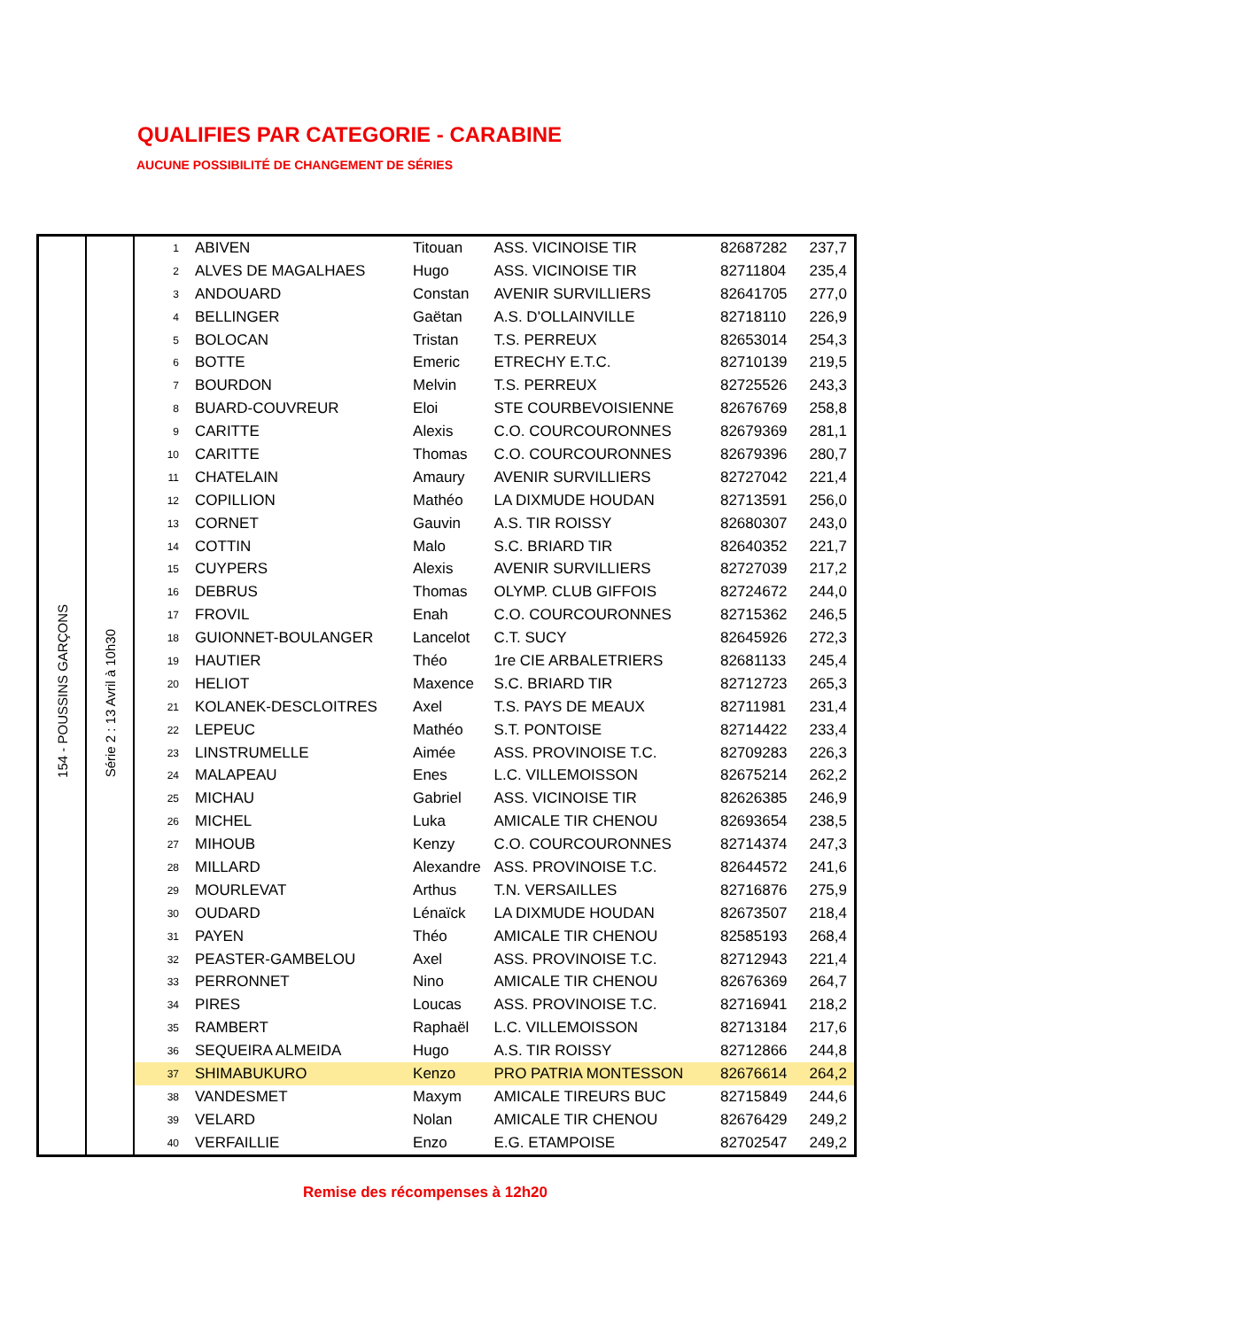QUALIFIES PAR CATEGORIE - CARABINE
AUCUNE POSSIBILITÉ DE CHANGEMENT DE SÉRIES
| 154 - POUSSINS GARÇONS | Série 2 : 13 Avril à 10h30 | 1 | ABIVEN | Titouan | ASS. VICINOISE TIR | 82687282 | 237,7 |
| | | 2 | ALVES DE MAGALHAES | Hugo | ASS. VICINOISE TIR | 82711804 | 235,4 |
| | | 3 | ANDOUARD | Constan | AVENIR SURVILLIERS | 82641705 | 277,0 |
| | | 4 | BELLINGER | Gaëtan | A.S. D'OLLAINVILLE | 82718110 | 226,9 |
| | | 5 | BOLOCAN | Tristan | T.S. PERREUX | 82653014 | 254,3 |
| | | 6 | BOTTE | Emeric | ETRECHY E.T.C. | 82710139 | 219,5 |
| | | 7 | BOURDON | Melvin | T.S. PERREUX | 82725526 | 243,3 |
| | | 8 | BUARD-COUVREUR | Eloi | STE COURBEVOISIENNE | 82676769 | 258,8 |
| | | 9 | CARITTE | Alexis | C.O. COURCOURONNES | 82679369 | 281,1 |
| | | 10 | CARITTE | Thomas | C.O. COURCOURONNES | 82679396 | 280,7 |
| | | 11 | CHATELAIN | Amaury | AVENIR SURVILLIERS | 82727042 | 221,4 |
| | | 12 | COPILLION | Mathéo | LA DIXMUDE HOUDAN | 82713591 | 256,0 |
| | | 13 | CORNET | Gauvin | A.S. TIR ROISSY | 82680307 | 243,0 |
| | | 14 | COTTIN | Malo | S.C. BRIARD TIR | 82640352 | 221,7 |
| | | 15 | CUYPERS | Alexis | AVENIR SURVILLIERS | 82727039 | 217,2 |
| | | 16 | DEBRUS | Thomas | OLYMP. CLUB GIFFOIS | 82724672 | 244,0 |
| | | 17 | FROVIL | Enah | C.O. COURCOURONNES | 82715362 | 246,5 |
| | | 18 | GUIONNET-BOULANGER | Lancelot | C.T. SUCY | 82645926 | 272,3 |
| | | 19 | HAUTIER | Théo | 1re CIE ARBALETRIERS | 82681133 | 245,4 |
| | | 20 | HELIOT | Maxence | S.C. BRIARD TIR | 82712723 | 265,3 |
| | | 21 | KOLANEK-DESCLOITRES | Axel | T.S. PAYS DE MEAUX | 82711981 | 231,4 |
| | | 22 | LEPEUC | Mathéo | S.T. PONTOISE | 82714422 | 233,4 |
| | | 23 | LINSTRUMELLE | Aimée | ASS. PROVINOISE T.C. | 82709283 | 226,3 |
| | | 24 | MALAPEAU | Enes | L.C. VILLEMOISSON | 82675214 | 262,2 |
| | | 25 | MICHAU | Gabriel | ASS. VICINOISE TIR | 82626385 | 246,9 |
| | | 26 | MICHEL | Luka | AMICALE TIR CHENOU | 82693654 | 238,5 |
| | | 27 | MIHOUB | Kenzy | C.O. COURCOURONNES | 82714374 | 247,3 |
| | | 28 | MILLARD | Alexandre | ASS. PROVINOISE T.C. | 82644572 | 241,6 |
| | | 29 | MOURLEVAT | Arthus | T.N. VERSAILLES | 82716876 | 275,9 |
| | | 30 | OUDARD | Lénaïck | LA DIXMUDE HOUDAN | 82673507 | 218,4 |
| | | 31 | PAYEN | Théo | AMICALE TIR CHENOU | 82585193 | 268,4 |
| | | 32 | PEASTER-GAMBELOU | Axel | ASS. PROVINOISE T.C. | 82712943 | 221,4 |
| | | 33 | PERRONNET | Nino | AMICALE TIR CHENOU | 82676369 | 264,7 |
| | | 34 | PIRES | Loucas | ASS. PROVINOISE T.C. | 82716941 | 218,2 |
| | | 35 | RAMBERT | Raphaël | L.C. VILLEMOISSON | 82713184 | 217,6 |
| | | 36 | SEQUEIRA ALMEIDA | Hugo | A.S. TIR ROISSY | 82712866 | 244,8 |
| | | 37 | SHIMABUKURO | Kenzo | PRO PATRIA MONTESSON | 82676614 | 264,2 |
| | | 38 | VANDESMET | Maxym | AMICALE TIREURS BUC | 82715849 | 244,6 |
| | | 39 | VELARD | Nolan | AMICALE TIR CHENOU | 82676429 | 249,2 |
| | | 40 | VERFAILLIE | Enzo | E.G. ETAMPOISE | 82702547 | 249,2 |
Remise des récompenses à 12h20